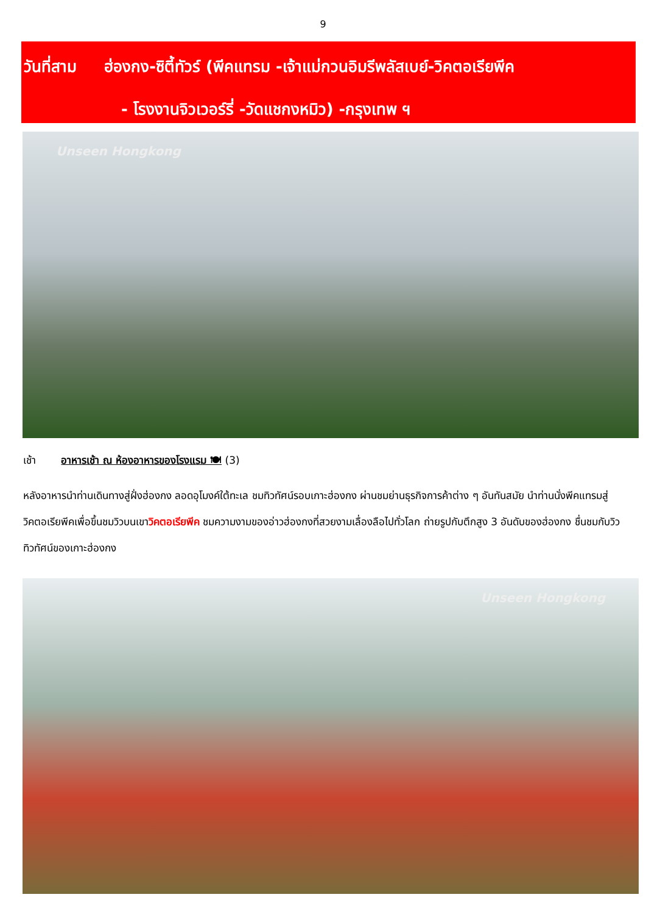9
วันที่สาม ฮ่องกง-ซิตี้ทัวร์ (พีคแทรม -เจ้าแม่กวนอิมรีพลัสเบย์-วิคตอเรียพีค
- โรงงานจิวเวอร์รี่ -วัดแชกงหมิว) -กรุงเทพ ฯ
Unseen Hongkong
เช้า อาหารเช้า ณ ห้องอาหารของโรงแรม 🍽 (3)
หลังอาหารนำท่านเดินทางสู่ฝั่งฮ่องกง ลอดอุโมงค์ใต้ทะเล ชมทิวทัศน์รอบเกาะฮ่องกง ผ่านชมย่านธุรกิจการค้าต่าง ๆ อันทันสมัย นำท่านนั่งพีคแทรมสู่วิคตอเรียพีคเพื่อขึ้นชมวิวบนเขาวิคตอเรียพีค ชมความงามของอ่าวฮ่องกงที่สวยงามเลื่องลือไปทั่วโลก ถ่ายรูปกับตึกสูง 3 อันดับของฮ่องกง ชื่นชมกับวิวทิวทัศน์ของเกาะฮ่องกง
Unseen Hongkong